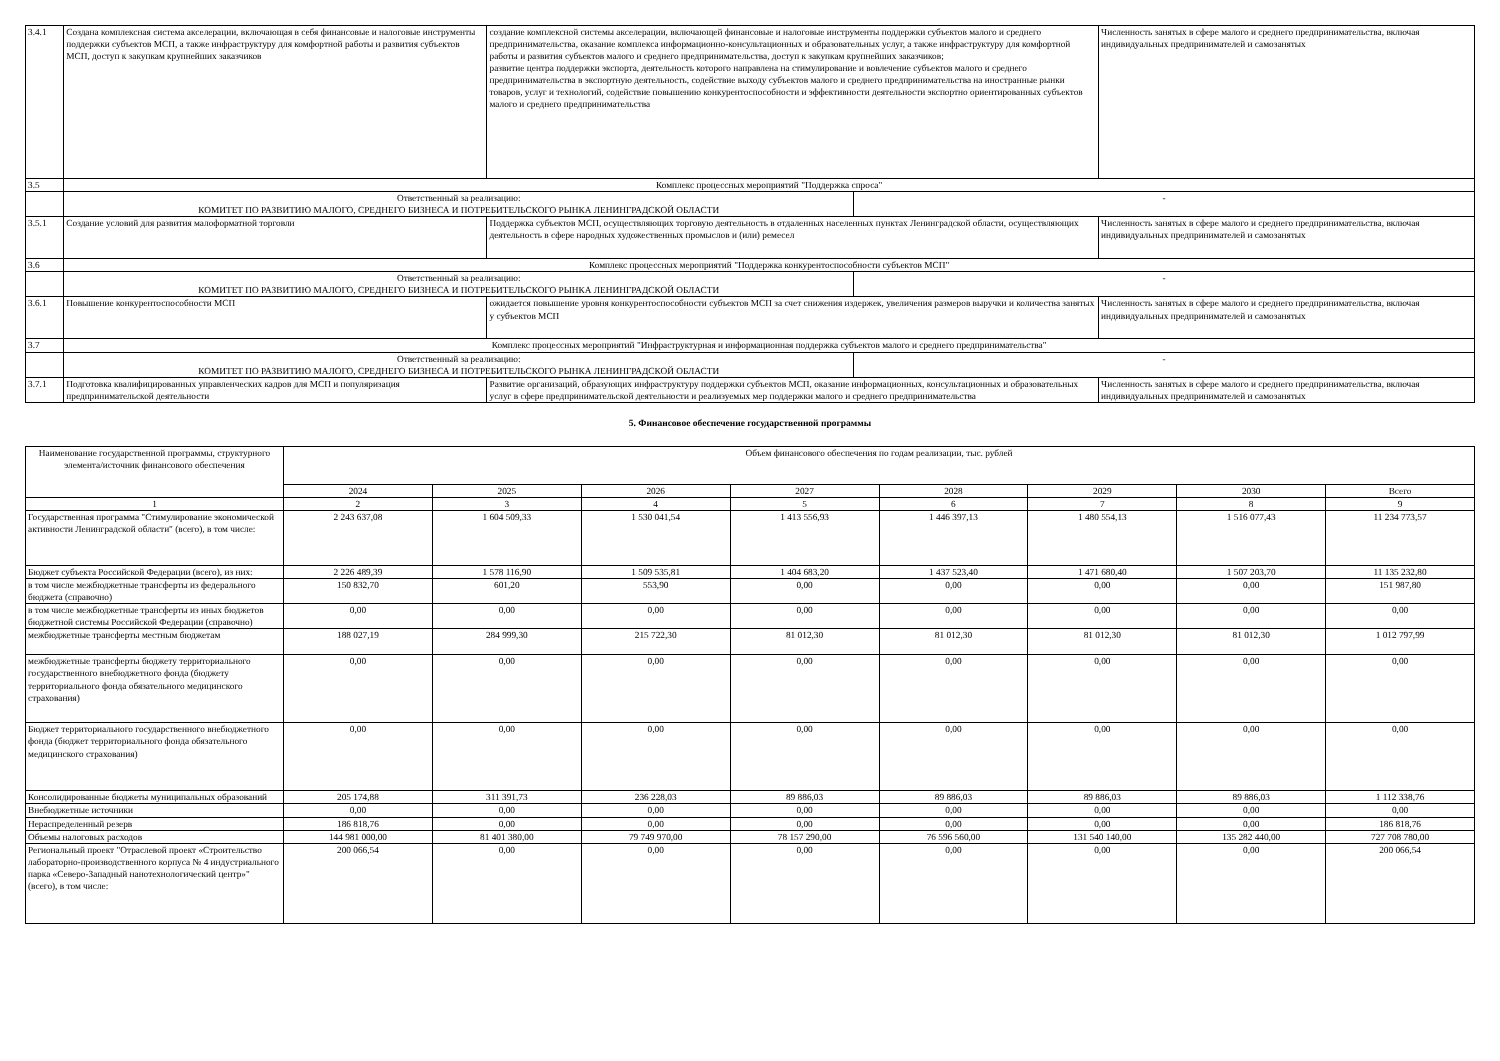| 3.4.1 | Создана комплексная система акселерации, включающая в себя финансовые и налоговые инструменты поддержки субъектов МСП, а также инфраструктуру для комфортной работы и развития субъектов МСП, доступ к закупкам крупнейших заказчиков | создание комплексной системы акселерации, включающей финансовые и налоговые инструменты поддержки субъектов малого и среднего предпринимательства, оказание комплекса информационно-консультационных и образовательных услуг, а также инфраструктуру для комфортной работы и развития субъектов малого и среднего предпринимательства, доступ к закупкам крупнейших заказчиков; развитие центра поддержки экспорта, деятельность которого направлена на стимулирование и вовлечение субъектов малого и среднего предпринимательства в экспортную деятельность, содействие выходу субъектов малого и среднего предпринимательства на иностранные рынки товаров, услуг и технологий, содействие повышению конкурентоспособности и эффективности деятельности экспортно ориентированных субъектов малого и среднего предпринимательства | | Численность занятых в сфере малого и среднего предпринимательства, включая индивидуальных предпринимателей и самозанятых |
| 3.5 | Комплекс процессных мероприятий "Поддержка спроса" | | | |
| | Ответственный за реализацию: КОМИТЕТ ПО РАЗВИТИЮ МАЛОГО, СРЕДНЕГО БИЗНЕСА И ПОТРЕБИТЕЛЬСКОГО РЫНКА ЛЕНИНГРАДСКОЙ ОБЛАСТИ | | - | |
| 3.5.1 | Создание условий для развития малоформатной торговли | Поддержка субъектов МСП, осуществляющих торговую деятельность в отдаленных населенных пунктах Ленинградской области, осуществляющих деятельность в сфере народных художественных промыслов и (или) ремесел | | Численность занятых в сфере малого и среднего предпринимательства, включая индивидуальных предпринимателей и самозанятых |
| 3.6 | Комплекс процессных мероприятий "Поддержка конкурентоспособности субъектов МСП" | | | |
| | Ответственный за реализацию: КОМИТЕТ ПО РАЗВИТИЮ МАЛОГО, СРЕДНЕГО БИЗНЕСА И ПОТРЕБИТЕЛЬСКОГО РЫНКА ЛЕНИНГРАДСКОЙ ОБЛАСТИ | | - | |
| 3.6.1 | Повышение конкурентоспособности МСП | ожидается повышение уровня конкурентоспособности субъектов МСП за счет снижения издержек, увеличения размеров выручки и количества занятых у субъектов МСП | | Численность занятых в сфере малого и среднего предпринимательства, включая индивидуальных предпринимателей и самозанятых |
| 3.7 | Комплекс процессных мероприятий "Инфраструктурная и информационная поддержка субъектов малого и среднего предпринимательства" | | | |
| | Ответственный за реализацию: КОМИТЕТ ПО РАЗВИТИЮ МАЛОГО, СРЕДНЕГО БИЗНЕСА И ПОТРЕБИТЕЛЬСКОГО РЫНКА ЛЕНИНГРАДСКОЙ ОБЛАСТИ | | - | |
| 3.7.1 | Подготовка квалифицированных управленческих кадров для МСП и популяризация предпринимательской деятельности | Развитие организаций, образующих инфраструктуру поддержки субъектов МСП, оказание информационных, консультационных и образовательных услуг в сфере предпринимательской деятельности и реализуемых мер поддержки малого и среднего предпринимательства | | Численность занятых в сфере малого и среднего предпринимательства, включая индивидуальных предпринимателей и самозанятых |
5. Финансовое обеспечение государственной программы
| Наименование государственной программы, структурного элемента/источник финансового обеспечения | Объем финансового обеспечения по годам реализации, тыс. рублей | | | | | | | |
| --- | --- | --- | --- | --- | --- | --- | --- | --- |
| | 2024 | 2025 | 2026 | 2027 | 2028 | 2029 | 2030 | Всего |
| 1 | 2 | 3 | 4 | 5 | 6 | 7 | 8 | 9 |
| Государственная программа "Стимулирование экономической активности Ленинградской области" (всего), в том числе: | 2 243 637,08 | 1 604 509,33 | 1 530 041,54 | 1 413 556,93 | 1 446 397,13 | 1 480 554,13 | 1 516 077,43 | 11 234 773,57 |
| Бюджет субъекта Российской Федерации (всего), из них: | 2 226 489,39 | 1 578 116,90 | 1 509 535,81 | 1 404 683,20 | 1 437 523,40 | 1 471 680,40 | 1 507 203,70 | 11 135 232,80 |
| в том числе межбюджетные трансферты из федерального бюджета (справочно) | 150 832,70 | 601,20 | 553,90 | 0,00 | 0,00 | 0,00 | 0,00 | 151 987,80 |
| в том числе межбюджетные трансферты из иных бюджетов бюджетной системы Российской Федерации (справочно) | 0,00 | 0,00 | 0,00 | 0,00 | 0,00 | 0,00 | 0,00 | 0,00 |
| межбюджетные трансферты местным бюджетам | 188 027,19 | 284 999,30 | 215 722,30 | 81 012,30 | 81 012,30 | 81 012,30 | 81 012,30 | 1 012 797,99 |
| межбюджетные трансферты бюджету территориального государственного внебюджетного фонда (бюджету территориального фонда обязательного медицинского страхования) | 0,00 | 0,00 | 0,00 | 0,00 | 0,00 | 0,00 | 0,00 | 0,00 |
| Бюджет территориального государственного внебюджетного фонда (бюджет территориального фонда обязательного медицинского страхования) | 0,00 | 0,00 | 0,00 | 0,00 | 0,00 | 0,00 | 0,00 | 0,00 |
| Консолидированные бюджеты муниципальных образований | 205 174,88 | 311 391,73 | 236 228,03 | 89 886,03 | 89 886,03 | 89 886,03 | 89 886,03 | 1 112 338,76 |
| Внебюджетные источники | 0,00 | 0,00 | 0,00 | 0,00 | 0,00 | 0,00 | 0,00 | 0,00 |
| Нераспределенный резерв | 186 818,76 | 0,00 | 0,00 | 0,00 | 0,00 | 0,00 | 0,00 | 186 818,76 |
| Объемы налоговых расходов | 144 981 000,00 | 81 401 380,00 | 79 749 970,00 | 78 157 290,00 | 76 596 560,00 | 131 540 140,00 | 135 282 440,00 | 727 708 780,00 |
| Региональный проект "Отраслевой проект «Строительство лабораторно-производственного корпуса № 4 индустриального парка «Северо-Западный нанотехнологический центр»" (всего), в том числе: | 200 066,54 | 0,00 | 0,00 | 0,00 | 0,00 | 0,00 | 0,00 | 200 066,54 |